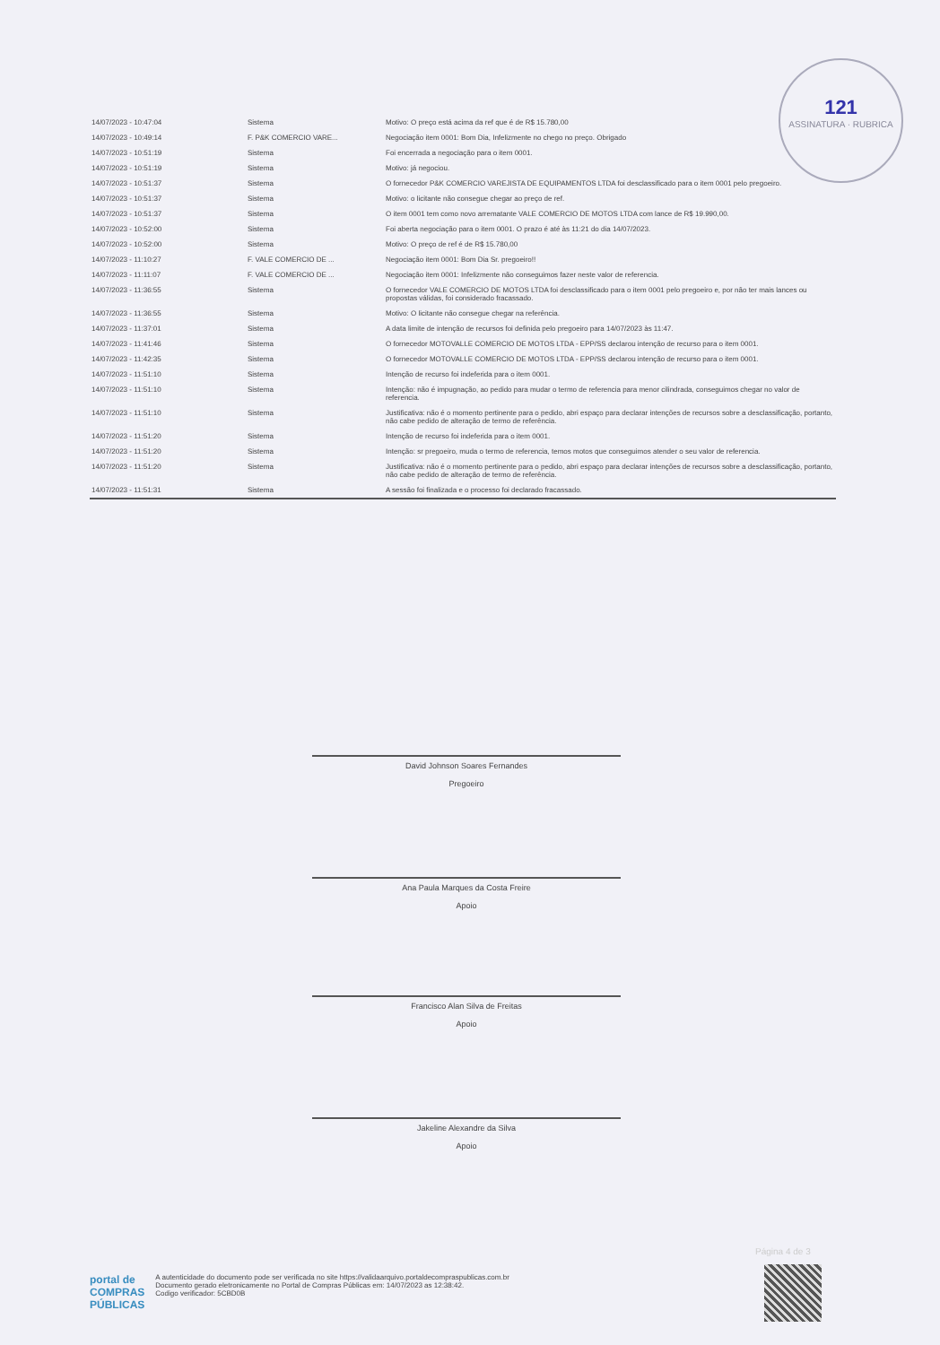121
ASSINATURA · RUBRICA
| 14/07/2023 - 10:47:04 | Sistema | Motivo: O preço está acima da ref que é de R$ 15.780,00 |
| 14/07/2023 - 10:49:14 | F. P&K COMERCIO VARE... | Negociação item 0001: Bom Dia, Infelizmente no chego no preço. Obrigado |
| 14/07/2023 - 10:51:19 | Sistema | Foi encerrada a negociação para o item 0001. |
| 14/07/2023 - 10:51:19 | Sistema | Motivo: já negociou. |
| 14/07/2023 - 10:51:37 | Sistema | O fornecedor P&K COMERCIO VAREJISTA DE EQUIPAMENTOS LTDA foi desclassificado para o item 0001 pelo pregoeiro. |
| 14/07/2023 - 10:51:37 | Sistema | Motivo: o licitante não consegue chegar ao preço de ref. |
| 14/07/2023 - 10:51:37 | Sistema | O item 0001 tem como novo arrematante VALE COMERCIO DE MOTOS LTDA com lance de R$ 19.990,00. |
| 14/07/2023 - 10:52:00 | Sistema | Foi aberta negociação para o item 0001. O prazo é até às 11:21 do dia 14/07/2023. |
| 14/07/2023 - 10:52:00 | Sistema | Motivo: O preço de ref é de R$ 15.780,00 |
| 14/07/2023 - 11:10:27 | F. VALE COMERCIO DE ... | Negociação item 0001: Bom Dia Sr. pregoeiro!! |
| 14/07/2023 - 11:11:07 | F. VALE COMERCIO DE ... | Negociação item 0001: Infelizmente não conseguimos fazer neste valor de referencia. |
| 14/07/2023 - 11:36:55 | Sistema | O fornecedor VALE COMERCIO DE MOTOS LTDA foi desclassificado para o item 0001 pelo pregoeiro e, por não ter mais lances ou propostas válidas, foi considerado fracassado. |
| 14/07/2023 - 11:36:55 | Sistema | Motivo: O licitante não consegue chegar na referência. |
| 14/07/2023 - 11:37:01 | Sistema | A data limite de intenção de recursos foi definida pelo pregoeiro para 14/07/2023 às 11:47. |
| 14/07/2023 - 11:41:46 | Sistema | O fornecedor MOTOVALLE COMERCIO DE MOTOS LTDA - EPP/SS declarou intenção de recurso para o item 0001. |
| 14/07/2023 - 11:42:35 | Sistema | O fornecedor MOTOVALLE COMERCIO DE MOTOS LTDA - EPP/SS declarou intenção de recurso para o item 0001. |
| 14/07/2023 - 11:51:10 | Sistema | Intenção de recurso foi indeferida para o item 0001. |
| 14/07/2023 - 11:51:10 | Sistema | Intenção: não é impugnação, ao pedido para mudar o termo de referencia para menor cilindrada, conseguimos chegar no valor de referencia. |
| 14/07/2023 - 11:51:10 | Sistema | Justificativa: não é o momento pertinente para o pedido, abri espaço para declarar intenções de recursos sobre a desclassificação, portanto, não cabe pedido de alteração de termo de referência. |
| 14/07/2023 - 11:51:20 | Sistema | Intenção de recurso foi indeferida para o item 0001. |
| 14/07/2023 - 11:51:20 | Sistema | Intenção: sr pregoeiro, muda o termo de referencia, temos motos que conseguimos atender o seu valor de referencia. |
| 14/07/2023 - 11:51:20 | Sistema | Justificativa: não é o momento pertinente para o pedido, abri espaço para declarar intenções de recursos sobre a desclassificação, portanto, não cabe pedido de alteração de termo de referência. |
| 14/07/2023 - 11:51:31 | Sistema | A sessão foi finalizada e o processo foi declarado fracassado. |
David Johnson Soares Fernandes
Pregoeiro
Ana Paula Marques da Costa Freire
Apoio
Francisco Alan Silva de Freitas
Apoio
Jakeline Alexandre da Silva
Apoio
Página 4 de 3
portal de
COMPRAS
PÚBLICAS
A autenticidade do documento pode ser verificada no site https://validaarquivo.portaldecompraspublicas.com.br
Documento gerado eletronicamente no Portal de Compras Públicas em: 14/07/2023 as 12:38:42.
Codigo verificador: 5CBD0B